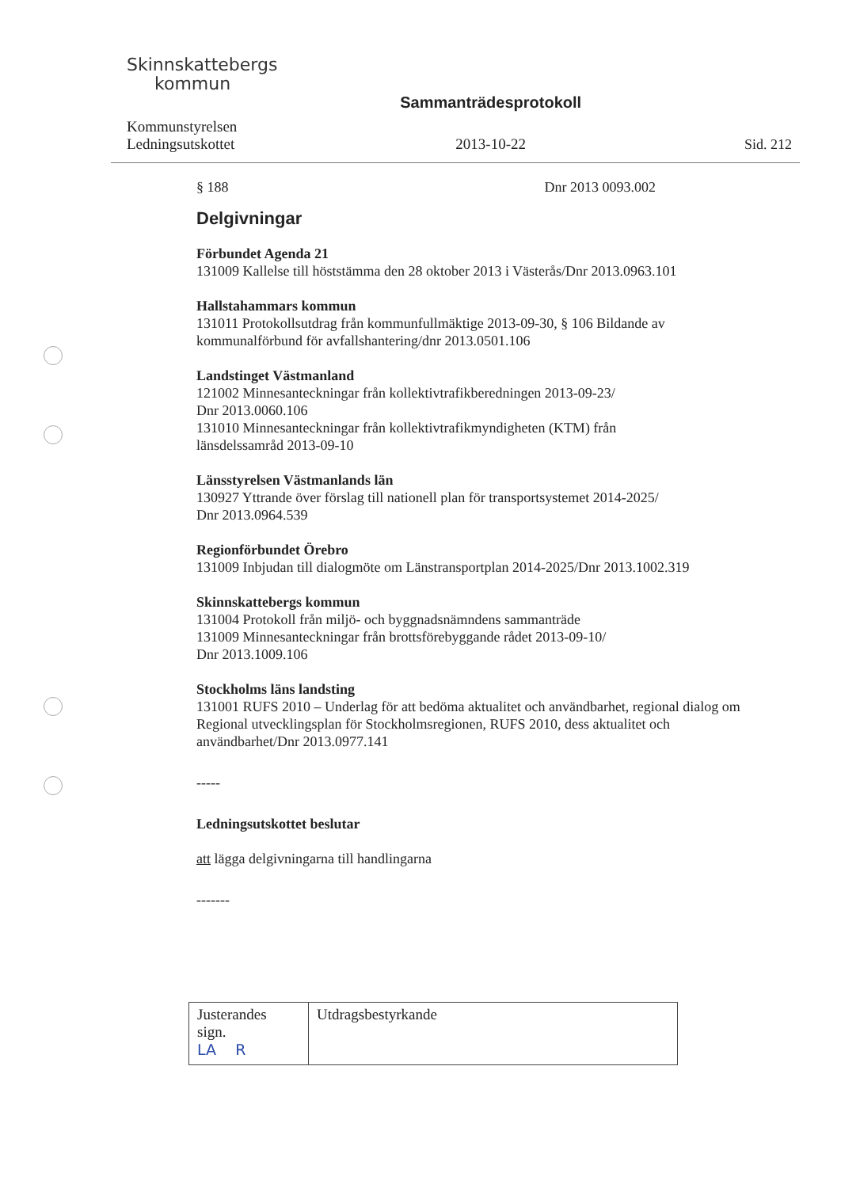Skinnskattebergs
kommun
Kommunstyrelsen
Ledningsutskottet
Sammanträdesprotokoll
2013-10-22
Sid. 212
§ 188 Dnr 2013 0093.002
Delgivningar
Förbundet Agenda 21
131009 Kallelse till höststämma den 28 oktober 2013 i Västerås/Dnr 2013.0963.101
Hallstahammars kommun
131011 Protokollsutdrag från kommunfullmäktige 2013-09-30, § 106 Bildande av kommunalförbund för avfallshantering/dnr 2013.0501.106
Landstinget Västmanland
121002 Minnesanteckningar från kollektivtrafikberedningen 2013-09-23/
Dnr 2013.0060.106
131010 Minnesanteckningar från kollektivtrafikmyndigheten (KTM) från
länsdelssamråd 2013-09-10
Länsstyrelsen Västmanlands län
130927 Yttrande över förslag till nationell plan för transportsystemet 2014-2025/
Dnr 2013.0964.539
Regionförbundet Örebro
131009 Inbjudan till dialogmöte om Länstransportplan 2014-2025/Dnr 2013.1002.319
Skinnskattebergs kommun
131004 Protokoll från miljö- och byggnadsnämndens sammanträde
131009 Minnesanteckningar från brottsförebyggande rådet 2013-09-10/
Dnr 2013.1009.106
Stockholms läns landsting
131001 RUFS 2010 – Underlag för att bedöma aktualitet och användbarhet, regional dialog om Regional utvecklingsplan för Stockholmsregionen, RUFS 2010, dess aktualitet och användbarhet/Dnr 2013.0977.141
-----
Ledningsutskottet beslutar
att lägga delgivningarna till handlingarna
-------
| Justerandes sign. LA R | Utdragsbestyrkande |